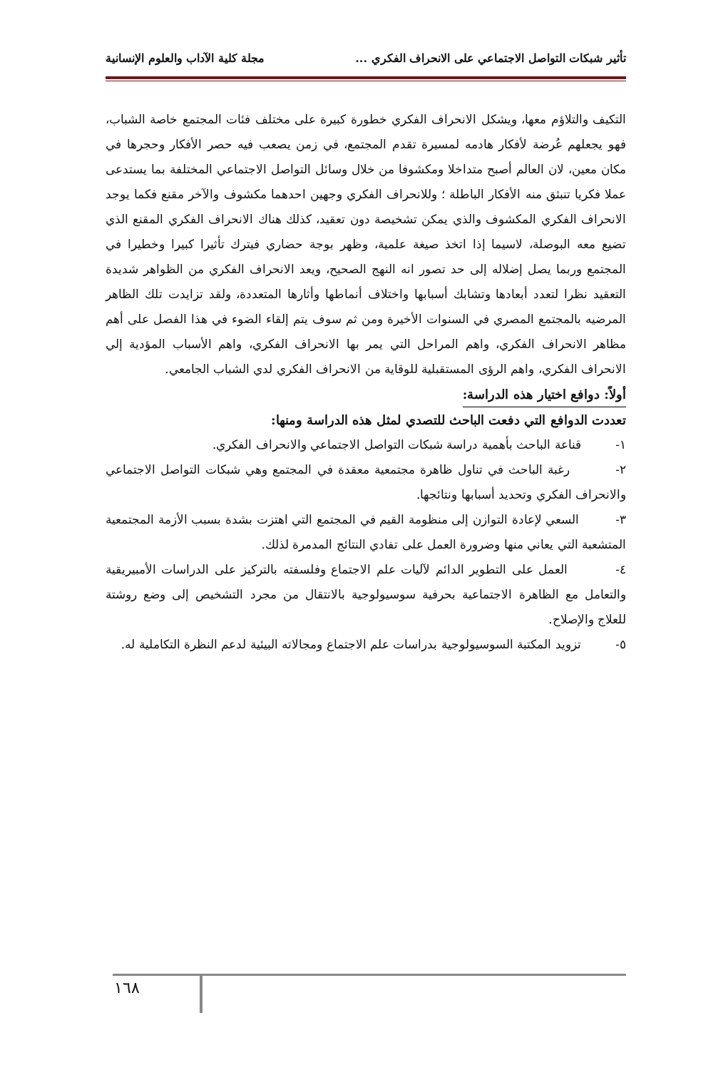تأثير شبكات التواصل الاجتماعي على الانحراف الفكري ... مجلة كلية الآداب والعلوم الإنسانية
التكيف والتلاؤم معها، ويشكل الانحراف الفكري خطورة كبيرة على مختلف فئات المجتمع خاصة الشباب، فهو يجعلهم عُرضة لأفكار هادمه لمسيرة تقدم المجتمع، في زمن يصعب فيه حصر الأفكار وحجرها في مكان معين، لان العالم أصبح متداخلا ومكشوفا من خلال وسائل التواصل الاجتماعي المختلفة بما يستدعى عملا فكريا تنبثق منه الأفكار الباطلة ؛ وللانحراف الفكري وجهين احدهما مكشوف والآخر مقنع فكما يوجد الانحراف الفكري المكشوف والذي يمكن تشخيصة دون تعقيد، كذلك هناك الانحراف الفكري المقنع الذي تضيع معه البوصلة، لاسيما إذا اتخذ صيغة علمية، وظهر بوجة حضاري فيترك تأثيرا كبيرا وخطيرا في المجتمع وربما يصل إضلاله إلى حد تصور انه النهج الصحيح، ويعد الانحراف الفكري من الظواهر شديدة التعقيد نظرا لتعدد أبعادها وتشابك أسبابها واختلاف أنماطها وأثارها المتعددة، ولقد تزايدت تلك الظاهر المرضيه بالمجتمع المصري في السنوات الأخيرة ومن ثم سوف يتم إلقاء الضوء في هذا الفصل على أهم مظاهر الانحراف الفكري، واهم المراحل التي يمر بها الانحراف الفكري، واهم الأسباب المؤدية إلي الانحراف الفكري، واهم الرؤى المستقبلية للوقاية من الانحراف الفكري لدي الشباب الجامعي.
أولاً: دوافع اختيار هذه الدراسة:
تعددت الدوافع التي دفعت الباحث للتصدي لمثل هذه الدراسة ومنها:
١- قناعة الباحث بأهمية دراسة شبكات التواصل الاجتماعي والانحراف الفكري.
٢- رغبة الباحث في تناول ظاهرة مجتمعية معقدة في المجتمع وهي شبكات التواصل الاجتماعي والانحراف الفكري وتحديد أسبابها ونتائجها.
٣- السعي لإعادة التوازن إلى منظومة القيم في المجتمع التي اهتزت بشدة بسبب الأزمة المجتمعية المتشعبة التي يعاني منها وضرورة العمل على تفادي النتائج المدمرة لذلك.
٤- العمل على التطوير الدائم لآليات علم الاجتماع وفلسفته بالتركيز على الدراسات الأمبيريقية والتعامل مع الظاهرة الاجتماعية بحرفية سوسيولوجية بالانتقال من مجرد التشخيص إلى وضع روشتة للعلاج والإصلاح.
٥- تزويد المكتبة السوسيولوجية بدراسات علم الاجتماع ومجالاته البيئية لدعم النظرة التكاملية له.
١٦٨